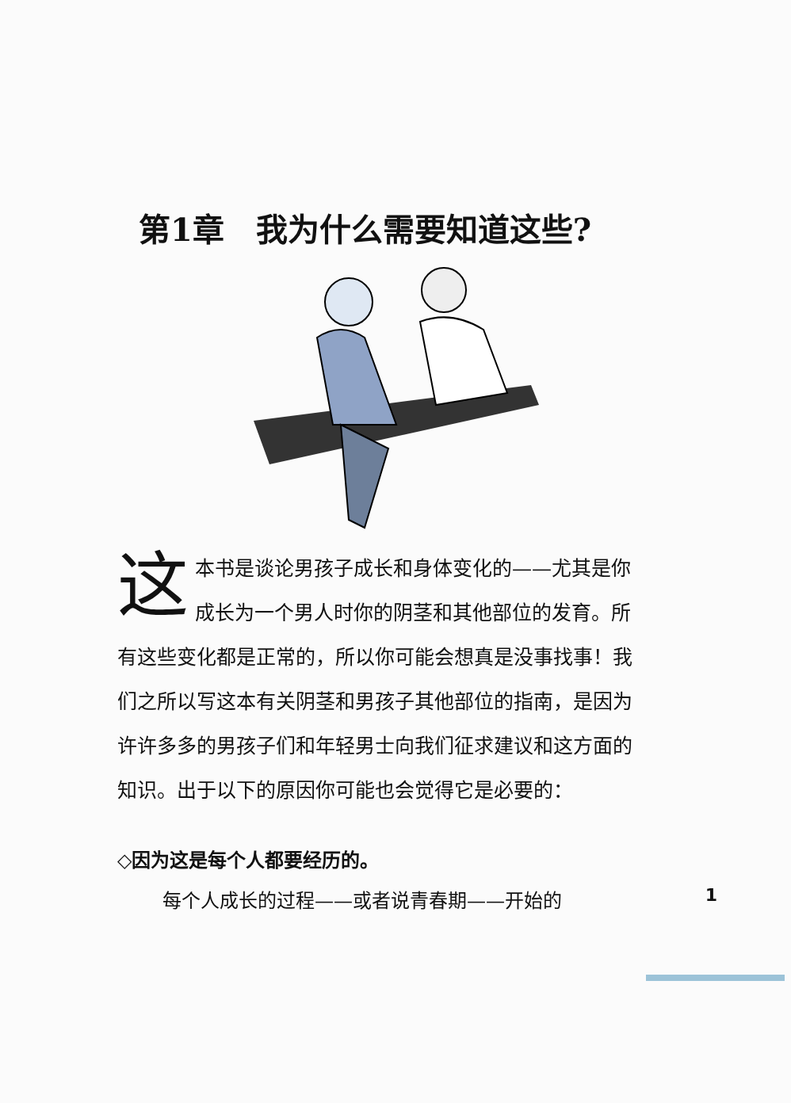第1章　我为什么需要知道这些?
这本书是谈论男孩子成长和身体变化的——尤其是你成长为一个男人时你的阴茎和其他部位的发育。所有这些变化都是正常的，所以你可能会想真是没事找事！我们之所以写这本有关阴茎和男孩子其他部位的指南，是因为许许多多的男孩子们和年轻男士向我们征求建议和这方面的知识。出于以下的原因你可能也会觉得它是必要的：
◇因为这是每个人都要经历的。
每个人成长的过程——或者说青春期——开始的 1